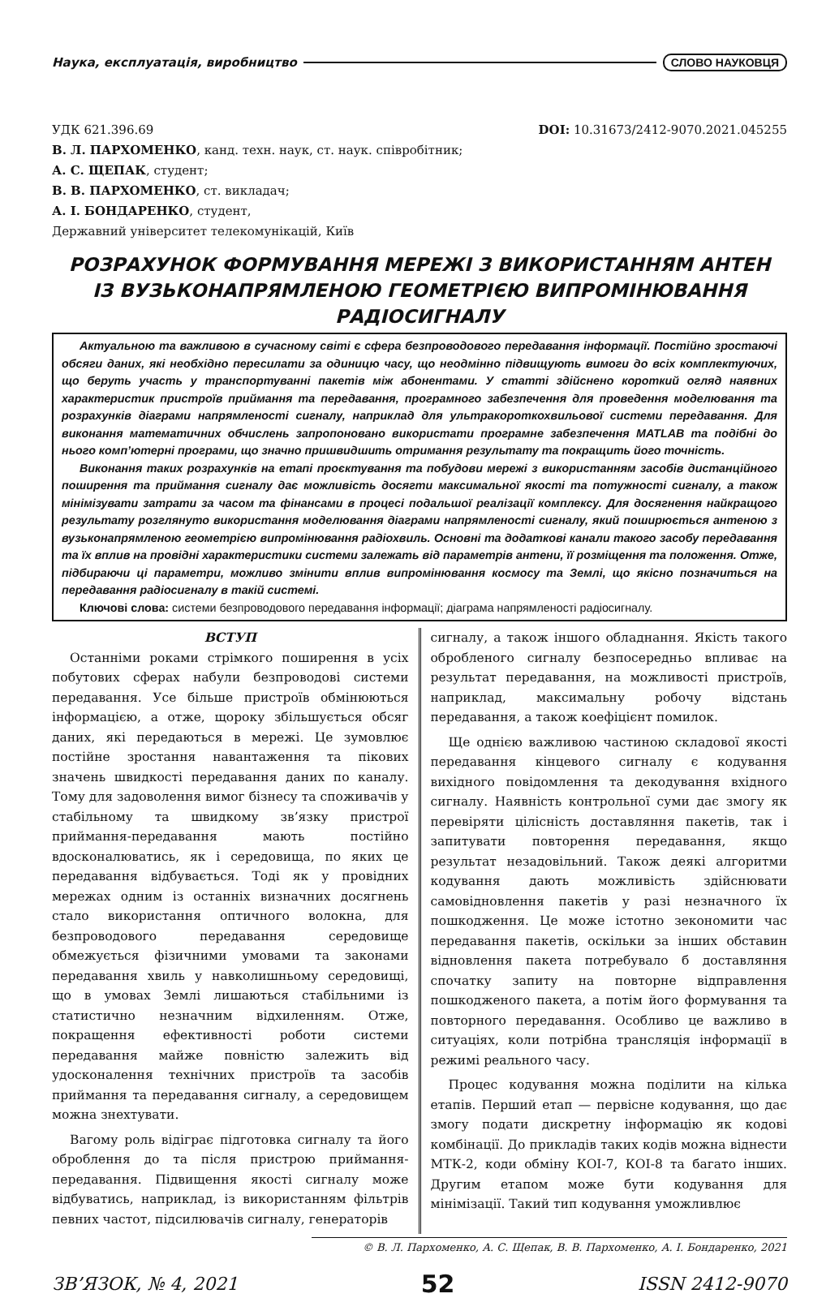Наука, експлуатація, виробництво СЛОВО НАУКОВЦЯ
УДК 621.396.69 DOI: 10.31673/2412-9070.2021.045255
В. Л. ПАРХОМЕНКО, канд. техн. наук, ст. наук. співробітник;
А. С. ЩЕПАК, студент;
В. В. ПАРХОМЕНКО, ст. викладач;
А. І. БОНДАРЕНКО, студент,
Державний університет телекомунікацій, Київ
РОЗРАХУНОК ФОРМУВАННЯ МЕРЕЖІ З ВИКОРИСТАННЯМ АНТЕН
ІЗ ВУЗЬКОНАПРЯМЛЕНОЮ ГЕОМЕТРІЄЮ ВИПРОМІНЮВАННЯ РАДІОСИГНАЛУ
Актуальною та важливою в сучасному світі є сфера безпроводового передавання інформації. Постійно зростаючі обсяги даних, які необхідно пересилати за одиницю часу, що неодмінно підвищують вимоги до всіх комплектуючих, що беруть участь у транспортуванні пакетів між абонентами. У статті здійснено короткий огляд наявних характеристик пристроїв приймання та передавання, програмного забезпечення для проведення моделювання та розрахунків діаграми напрямленості сигналу, наприклад для ультракороткохвильової системи передавання. Для виконання математичних обчислень запропоновано використати програмне забезпечення MATLAB та подібні до нього комп’ютерні програми, що значно пришвидшить отримання результату та покращить його точність.
Виконання таких розрахунків на етапі проєктування та побудови мережі з використанням засобів дистанційного поширення та приймання сигналу дає можливість досягти максимальної якості та потужності сигналу, а також мінімізувати затрати за часом та фінансами в процесі подальшої реалізації комплексу. Для досягнення найкращого результату розглянуто використання моделювання діаграми напрямленості сигналу, який поширюється антеною з вузьконапрямленою геометрією випромінювання радіохвиль. Основні та додаткові канали такого засобу передавання та їх вплив на провідні характеристики системи залежать від параметрів антени, її розміщення та положення. Отже, підбираючи ці параметри, можливо змінити вплив випромінювання космосу та Землі, що якісно позначиться на передавання радіосигналу в такій системі.
Ключові слова: системи безпроводового передавання інформації; діаграма напрямленості радіосигналу.
ВСТУП
Останніми роками стрімкого поширення в усіх побутових сферах набули безпроводові системи передавання. Усе більше пристроїв обмінюються інформацією, а отже, щороку збільшується обсяг даних, які передаються в мережі. Це зумовлює постійне зростання навантаження та пікових значень швидкості передавання даних по каналу. Тому для задоволення вимог бізнесу та споживачів у стабільному та швидкому зв’язку пристрої приймання-передавання мають постійно вдосконалюватись, як і середовища, по яких це передавання відбувається. Тоді як у провідних мережах одним із останніх визначних досягнень стало використання оптичного волокна, для безпроводового передавання середовище обмежується фізичними умовами та законами передавання хвиль у навколишньому середовищі, що в умовах Землі лишаються стабільними із статистично незначним відхиленням. Отже, покращення ефективності роботи системи передавання майже повністю залежить від удосконалення технічних пристроїв та засобів приймання та передавання сигналу, а середовищем можна знехтувати.
Вагому роль відіграє підготовка сигналу та його оброблення до та після пристрою приймання-передавання. Підвищення якості сигналу може відбуватись, наприклад, із використанням фільтрів певних частот, підсилювачів сигналу, генераторів
сигналу, а також іншого обладнання. Якість такого обробленого сигналу безпосередньо впливає на результат передавання, на можливості пристроїв, наприклад, максимальну робочу відстань передавання, а також коефіцієнт помилок.
Ще однією важливою частиною складової якості передавання кінцевого сигналу є кодування вихідного повідомлення та декодування вхідного сигналу. Наявність контрольної суми дає змогу як перевіряти цілісність доставляння пакетів, так і запитувати повторення передавання, якщо результат незадовільний. Також деякі алгоритми кодування дають можливість здійснювати самовідновлення пакетів у разі незначного їх пошкодження. Це може істотно зекономити час передавання пакетів, оскільки за інших обставин відновлення пакета потребувало б доставляння спочатку запиту на повторне відправлення пошкодженого пакета, а потім його формування та повторного передавання. Особливо це важливо в ситуаціях, коли потрібна трансляція інформації в режимі реального часу.
Процес кодування можна поділити на кілька етапів. Перший етап — первісне кодування, що дає змогу подати дискретну інформацію як кодові комбінації. До прикладів таких кодів можна віднести МТК-2, коди обміну КОІ-7, КОІ-8 та багато інших. Другим етапом може бути кодування для мінімізації. Такий тип кодування уможливлює
© В. Л. Пархоменко, А. С. Щепак, В. В. Пархоменко, А. І. Бондаренко, 2021
ЗВ’ЯЗОК, № 4, 2021 52 ISSN 2412-9070